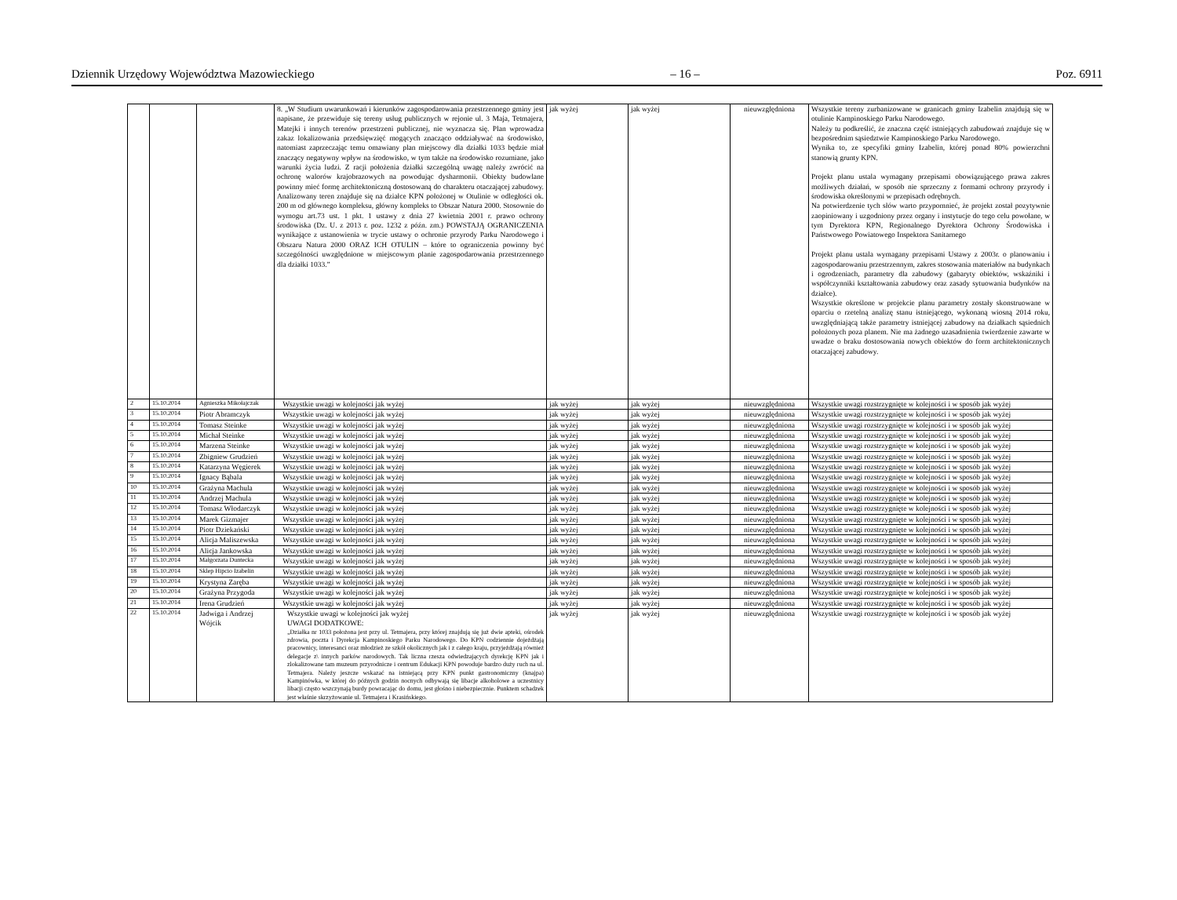Dziennik Urzędowy Województwa Mazowieckiego – 16 – Poz. 6911
| | | | 8. „W Studium uwarunkowań i kierunków zagospodarowania przestrzennego gminy jest napisane, że przewiduje się tereny usług publicznych w rejonie ul. 3 Maja, Tetmajera, Matejki i innych terenów przestrzeni publicznej, nie wyznacza się. Plan wprowadza zakaz lokalizowania przedsięwzięć mogących znacząco oddziaływać na środowisko, natomiast zaprzeczając temu omawiany plan miejscowy dla działki 1033 będzie miał znaczący negatywny wpływ na środowisko, w tym także na środowisko rozumiane, jako warunki życia ludzi. Z racji położenia działki szczególną uwagę należy zwrócić na ochronę walorów krajobrazowych na powodując dysharmonii. Obiekty budowlane powinny mieć formę architektoniczną dostosowaną do charakteru otaczającej zabudowy. Analizowany teren znajduje się na działce KPN położonej w Otulinie w odległości ok. 200 m od głównego kompleksu, główny kompleks to Obszar Natura 2000. Stosownie do wymogu art.73 ust. 1 pkt. 1 ustawy z dnia 27 kwietnia 2001 r. prawo ochrony środowiska (Dz. U. z 2013 r. poz. 1232 z późn. zm.) POWSTAJĄ OGRANICZENIA wynikające z ustanowienia w trycie ustawy o ochronie przyrody Parku Narodowego i Obszaru Natura 2000 ORAZ ICH OTULIN – które to ograniczenia powinny być szczególności uwzględnione w miejscowym planie zagospodarowania przestrzennego dla działki 1033.” | jak wyżej | jak wyżej | nieuwzględniona | Wszystkie tereny zurbanizowane w granicach gminy Izabelin znajdują się w otulinie Kampinoskiego Parku Narodowego. Należy tu podkreślić, że znaczna część istniejących zabudowań znajduje się w bezpośrednim sąsiedztwie Kampinoskiego Parku Narodowego. Wynika to, ze specyfiki gminy Izabelin, której ponad 80% powierzchni stanowią grunty KPN. Projekt planu ustala wymagany przepisami obowiązującego prawa zakres możliwych działań, w sposób nie sprzeczny z formami ochrony przyrody i środowiska określonymi w przepisach odrębnych. Na potwierdzenie tych słów warto przypomnieć, że projekt został pozytywnie zaopiniowany i uzgodniony przez organy i instytucje do tego celu powołane, w tym Dyrektora KPN, Regionalnego Dyrektora Ochrony Środowiska i Państwowego Powiatowego Inspektora Sanitarnego Projekt planu ustala wymagany przepisami Ustawy z 2003r. o planowaniu i zagospodarowaniu przestrzennym, zakres stosowania materiałów na budynkach i ogrodzeniach, parametry dla zabudowy (gabaryty obiektów, wskaźniki i współczynniki kształtowania zabudowy oraz zasady sytuowania budynków na działce). Wszystkie określone w projekcie planu parametry zostały skonstruowane w oparciu o rzetelną analizę stanu istniejącego, wykonaną wiosną 2014 roku, uwzględniającą także parametry istniejącej zabudowy na działkach sąsiednich położonych poza planem. Nie ma żadnego uzasadnienia twierdzenie zawarte w uwadze o braku dostosowania nowych obiektów do form architektonicznych otaczającej zabudowy. |
| 2 | 15.10.2014 | Agnieszka Mikołajczak | Wszystkie uwagi w kolejności jak wyżej | jak wyżej | jak wyżej | nieuwzględniona | Wszystkie uwagi rozstrzygnięte w kolejności i w sposób jak wyżej |
| 3 | 15.10.2014 | Piotr Abramczyk | Wszystkie uwagi w kolejności jak wyżej | jak wyżej | jak wyżej | nieuwzględniona | Wszystkie uwagi rozstrzygnięte w kolejności i w sposób jak wyżej |
| 4 | 15.10.2014 | Tomasz Steinke | Wszystkie uwagi w kolejności jak wyżej | jak wyżej | jak wyżej | nieuwzględniona | Wszystkie uwagi rozstrzygnięte w kolejności i w sposób jak wyżej |
| 5 | 15.10.2014 | Michał Steinke | Wszystkie uwagi w kolejności jak wyżej | jak wyżej | jak wyżej | nieuwzględniona | Wszystkie uwagi rozstrzygnięte w kolejności i w sposób jak wyżej |
| 6 | 15.10.2014 | Marzena Steinke | Wszystkie uwagi w kolejności jak wyżej | jak wyżej | jak wyżej | nieuwzględniona | Wszystkie uwagi rozstrzygnięte w kolejności i w sposób jak wyżej |
| 7 | 15.10.2014 | Zbigniew Grudzień | Wszystkie uwagi w kolejności jak wyżej | jak wyżej | jak wyżej | nieuwzględniona | Wszystkie uwagi rozstrzygnięte w kolejności i w sposób jak wyżej |
| 8 | 15.10.2014 | Katarzyna Węgierek | Wszystkie uwagi w kolejności jak wyżej | jak wyżej | jak wyżej | nieuwzględniona | Wszystkie uwagi rozstrzygnięte w kolejności i w sposób jak wyżej |
| 9 | 15.10.2014 | Ignacy Bąbala | Wszystkie uwagi w kolejności jak wyżej | jak wyżej | jak wyżej | nieuwzględniona | Wszystkie uwagi rozstrzygnięte w kolejności i w sposób jak wyżej |
| 10 | 15.10.2014 | Grażyna Machula | Wszystkie uwagi w kolejności jak wyżej | jak wyżej | jak wyżej | nieuwzględniona | Wszystkie uwagi rozstrzygnięte w kolejności i w sposób jak wyżej |
| 11 | 15.10.2014 | Andrzej Machula | Wszystkie uwagi w kolejności jak wyżej | jak wyżej | jak wyżej | nieuwzględniona | Wszystkie uwagi rozstrzygnięte w kolejności i w sposób jak wyżej |
| 12 | 15.10.2014 | Tomasz Włodarczyk | Wszystkie uwagi w kolejności jak wyżej | jak wyżej | jak wyżej | nieuwzględniona | Wszystkie uwagi rozstrzygnięte w kolejności i w sposób jak wyżej |
| 13 | 15.10.2014 | Marek Gizmajer | Wszystkie uwagi w kolejności jak wyżej | jak wyżej | jak wyżej | nieuwzględniona | Wszystkie uwagi rozstrzygnięte w kolejności i w sposób jak wyżej |
| 14 | 15.10.2014 | Piotr Dziekański | Wszystkie uwagi w kolejności jak wyżej | jak wyżej | jak wyżej | nieuwzględniona | Wszystkie uwagi rozstrzygnięte w kolejności i w sposób jak wyżej |
| 15 | 15.10.2014 | Alicja Maliszewska | Wszystkie uwagi w kolejności jak wyżej | jak wyżej | jak wyżej | nieuwzględniona | Wszystkie uwagi rozstrzygnięte w kolejności i w sposób jak wyżej |
| 16 | 15.10.2014 | Alicja Jankowska | Wszystkie uwagi w kolejności jak wyżej | jak wyżej | jak wyżej | nieuwzględniona | Wszystkie uwagi rozstrzygnięte w kolejności i w sposób jak wyżej |
| 17 | 15.10.2014 | Małgorzata Duntecka | Wszystkie uwagi w kolejności jak wyżej | jak wyżej | jak wyżej | nieuwzględniona | Wszystkie uwagi rozstrzygnięte w kolejności i w sposób jak wyżej |
| 18 | 15.10.2014 | Sklep Hipcio Izabelin | Wszystkie uwagi w kolejności jak wyżej | jak wyżej | jak wyżej | nieuwzględniona | Wszystkie uwagi rozstrzygnięte w kolejności i w sposób jak wyżej |
| 19 | 15.10.2014 | Krystyna Zaręba | Wszystkie uwagi w kolejności jak wyżej | jak wyżej | jak wyżej | nieuwzględniona | Wszystkie uwagi rozstrzygnięte w kolejności i w sposób jak wyżej |
| 20 | 15.10.2014 | Grażyna Przygoda | Wszystkie uwagi w kolejności jak wyżej | jak wyżej | jak wyżej | nieuwzględniona | Wszystkie uwagi rozstrzygnięte w kolejności i w sposób jak wyżej |
| 21 | 15.10.2014 | Irena Grudzień | Wszystkie uwagi w kolejności jak wyżej | jak wyżej | jak wyżej | nieuwzględniona | Wszystkie uwagi rozstrzygnięte w kolejności i w sposób jak wyżej |
| 22 | 15.10.2014 | Jadwiga i Andrzej Wójcik | Wszystkie uwagi w kolejności jak wyżej UWAGI DODATKOWE: „Działka nr 1033 położona jest przy ul. Tetmajera, przy której znajdują się już dwie apteki, ośrodek zdrowia, poczta i Dyrekcja Kampinoskiego Parku Narodowego. Do KPN codziennie dojeżdżają pracownicy, interesanci oraz młodzież ze szkół okolicznych jak i z całego kraju, przyjeżdżają również delegacje z\ innych parków narodowych. Tak liczna rzesza odwiedzających dyrekcję KPN jak i zlokalizowane tam muzeum przyrodnicze i centrum Edukacji KPN powoduje bardzo duży ruch na ul. Tetmajera. Należy jeszcze wskazać na istniejącą przy KPN punkt gastronomiczny (knajpa) Kampinówka, w której do późnych godzin nocnych odbywają się libacje alkoholowe a uczestnicy libacji często wszczynają burdy powracając do domu, jest głośno i niebezpiecznie. Punktem schadzek jest właśnie skrzyżowanie ul. Tetmajera i Krasińskiego. | jak wyżej | jak wyżej | nieuwzględniona | Wszystkie uwagi rozstrzygnięte w kolejności i w sposób jak wyżej |